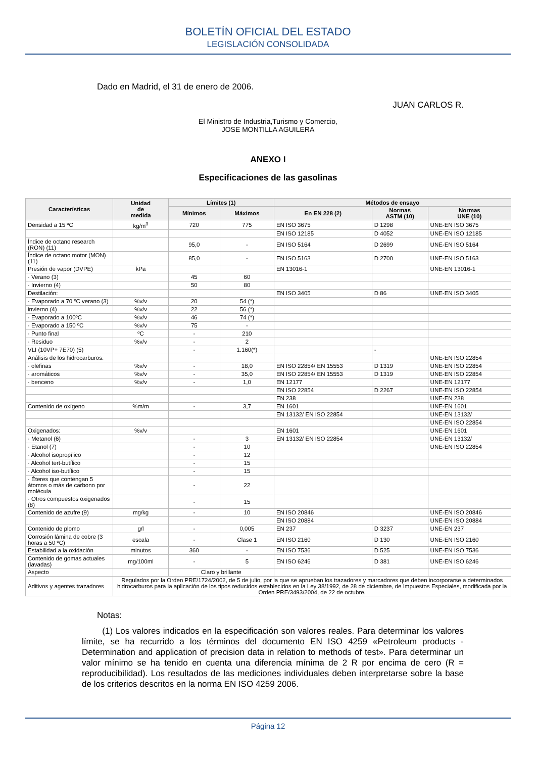BOLETÍN OFICIAL DEL ESTADO
LEGISLACIÓN CONSOLIDADA
Dado en Madrid, el 31 de enero de 2006.
JUAN CARLOS R.
El Ministro de Industria,Turismo y Comercio,
JOSE MONTILLA AGUILERA
ANEXO I
Especificaciones de las gasolinas
| Características | Unidad de medida | Límites (1) | | Métodos de ensayo | | |
| --- | --- | --- | --- | --- | --- | --- |
| | | Mínimos | Máximos | En EN 228 (2) | Normas ASTM (10) | Normas UNE (10) |
| Densidad a 15 ºC | kg/m<sup>3</sup> | 720 | 775 | EN ISO 3675 | D 1298 | UNE-EN ISO 3675 |
| | | | | EN ISO 12185 | D 4052 | UNE-EN ISO 12185 |
| Índice de octano research (RON) (11) | | 95,0 | - | EN ISO 5164 | D 2699 | UNE-EN ISO 5164 |
| Índice de octano motor (MON) (11) | | 85,0 | - | EN ISO 5163 | D 2700 | UNE-EN ISO 5163 |
| Presión de vapor (DVPE) | kPa | | | EN 13016-1 | | UNE-EN 13016-1 |
| · Verano (3) | | 45 | 60 | | | |
| · Invierno (4) | | 50 | 80 | | | |
| Destilación: | | | | EN ISO 3405 | D 86 | UNE-EN ISO 3405 |
| · Evaporado a 70 ºC verano (3) | %v/v | 20 | 54 (*) | | | |
| invierno (4) | %v/v | 22 | 56 (*) | | | |
| · Evaporado a 100ºC | %v/v | 46 | 74 (*) | | | |
| · Evaporado a 150 ºC | %v/v | 75 | - | | | |
| · Punto final | ºC | - | 210 | | | |
| · Residuo | %v/v | - | 2 | | | |
| VLI (10VP+ 7E70) (5) | | - | 1.160(*) | | - | |
| Análisis de los hidrocarburos: | | | | | | UNE-EN ISO 22854 |
| · olefinas | %v/v | - | 18,0 | EN ISO 22854/ EN 15553 | D 1319 | UNE-EN ISO 22854 |
| · aromáticos | %v/v | - | 35,0 | EN ISO 22854/ EN 15553 | D 1319 | UNE-EN ISO 22854 |
| · benceno | %v/v | - | 1,0 | EN 12177 | | UNE-EN 12177 |
| | | | | EN ISO 22854 | D 2267 | UNE-EN ISO 22854 |
| | | | | EN 238 | | UNE-EN 238 |
| Contenido de oxígeno | %m/m | - | 3,7 | EN 1601 | | UNE-EN 1601 |
| | | | | EN 13132/ EN ISO 22854 | | UNE-EN 13132/ |
| | | | | | | UNE-EN ISO 22854 |
| Oxigenados: | %v/v | | | EN 1601 | | UNE-EN 1601 |
| · Metanol (6) | | - | 3 | EN 13132/ EN ISO 22854 | | UNE-EN 13132/ |
| · Etanol (7) | | - | 10 | | | UNE-EN ISO 22854 |
| · Alcohol isopropílico | | - | 12 | | | |
| · Alcohol tert-butílico | | - | 15 | | | |
| · Alcohol iso-butílico | | - | 15 | | | |
| · Éteres que contengan 5 átomos o más de carbono por molécula | | - | 22 | | | |
| · Otros compuestos oxigenados (8) | | - | 15 | | | |
| Contenido de azufre (9) | mg/kg | - | 10 | EN ISO 20846 | | UNE-EN ISO 20846 |
| | | | | EN ISO 20884 | | UNE-EN ISO 20884 |
| Contenido de plomo | g/l | - | 0,005 | EN 237 | D 3237 | UNE-EN 237 |
| Corrosión lámina de cobre (3 horas a 50 ºC) | escala | - | Clase 1 | EN ISO 2160 | D 130 | UNE-EN ISO 2160 |
| Estabilidad a la oxidación | minutos | 360 | - | EN ISO 7536 | D 525 | UNE-EN ISO 7536 |
| Contenido de gomas actuales (lavadas) | mg/100ml | - | 5 | EN ISO 6246 | D 381 | UNE-EN ISO 6246 |
| Aspecto | | Claro y brillante | | | | |
| Aditivos y agentes trazadores | Regulados por la Orden PRE/1724/2002, de 5 de julio, por la que se aprueban los trazadores y marcadores que deben incorporarse a determinados hidrocarburos para la aplicación de los tipos reducidos establecidos en la Ley 38/1992, de 28 de diciembre, de Impuestos Especiales, modificada por la Orden PRE/3493/2004, de 22 de octubre. | | | | | |
Notas:
(1) Los valores indicados en la especificación son valores reales. Para determinar los valores límite, se ha recurrido a los términos del documento EN ISO 4259 «Petroleum products - Determination and application of precision data in relation to methods of test». Para determinar un valor mínimo se ha tenido en cuenta una diferencia mínima de 2 R por encima de cero (R = reproducibilidad). Los resultados de las mediciones individuales deben interpretarse sobre la base de los criterios descritos en la norma EN ISO 4259 2006.
Página 12